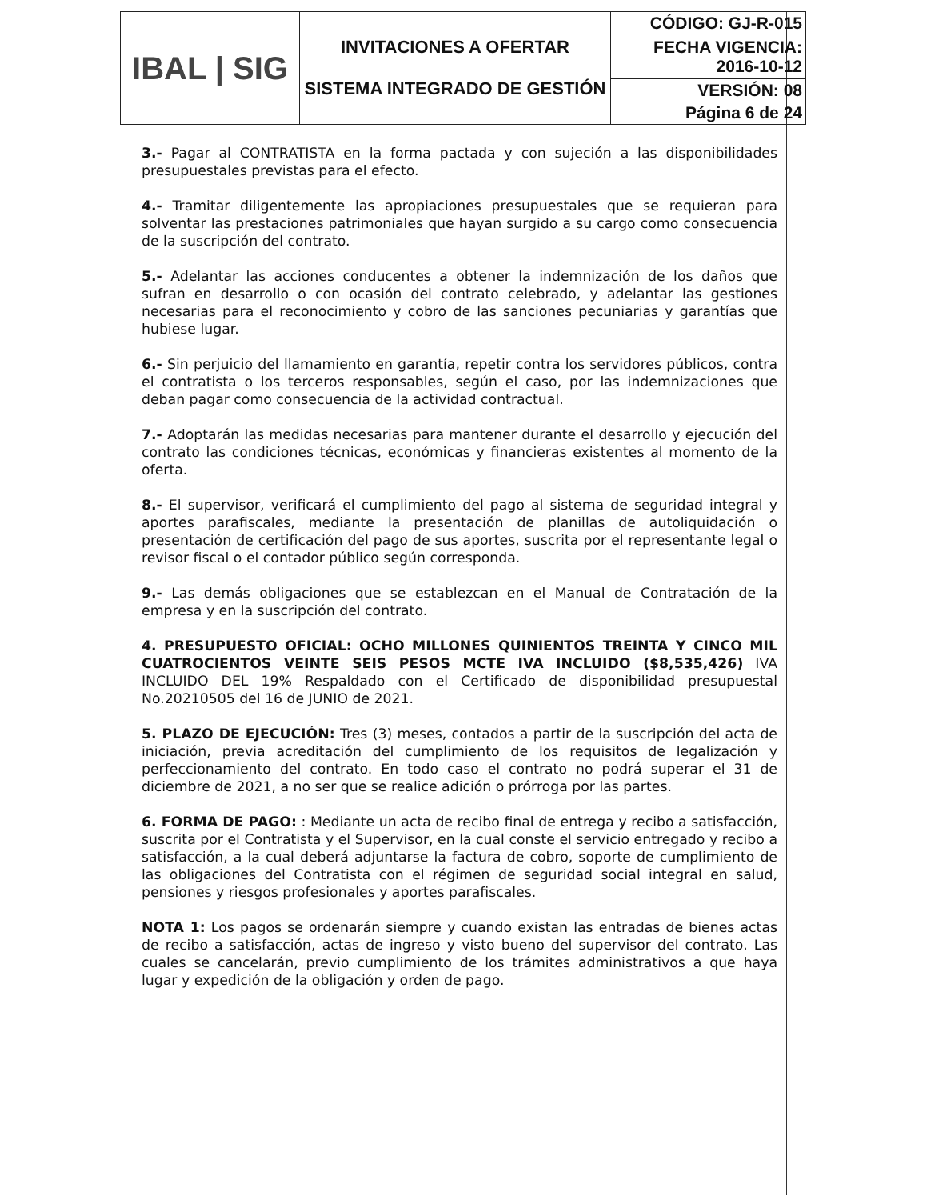| IBAL / SIG | INVITACIONES A OFERTAR SISTEMA INTEGRADO DE GESTIÓN | CÓDIGO: GJ-R-015 |
| | | FECHA VIGENCIA: 2016-10-12 |
| | | VERSIÓN: 08 |
| | | Página 6 de 24 |
3.- Pagar al CONTRATISTA en la forma pactada y con sujeción a las disponibilidades presupuestales previstas para el efecto.
4.- Tramitar diligentemente las apropiaciones presupuestales que se requieran para solventar las prestaciones patrimoniales que hayan surgido a su cargo como consecuencia de la suscripción del contrato.
5.- Adelantar las acciones conducentes a obtener la indemnización de los daños que sufran en desarrollo o con ocasión del contrato celebrado, y adelantar las gestiones necesarias para el reconocimiento y cobro de las sanciones pecuniarias y garantías que hubiese lugar.
6.- Sin perjuicio del llamamiento en garantía, repetir contra los servidores públicos, contra el contratista o los terceros responsables, según el caso, por las indemnizaciones que deban pagar como consecuencia de la actividad contractual.
7.- Adoptarán las medidas necesarias para mantener durante el desarrollo y ejecución del contrato las condiciones técnicas, económicas y financieras existentes al momento de la oferta.
8.- El supervisor, verificará el cumplimiento del pago al sistema de seguridad integral y aportes parafiscales, mediante la presentación de planillas de autoliquidación o presentación de certificación del pago de sus aportes, suscrita por el representante legal o revisor fiscal o el contador público según corresponda.
9.- Las demás obligaciones que se establezcan en el Manual de Contratación de la empresa y en la suscripción del contrato.
4. PRESUPUESTO OFICIAL: OCHO MILLONES QUINIENTOS TREINTA Y CINCO MIL CUATROCIENTOS VEINTE SEIS PESOS MCTE IVA INCLUIDO ($8,535,426) IVA INCLUIDO DEL 19% Respaldado con el Certificado de disponibilidad presupuestal No.20210505 del 16 de JUNIO de 2021.
5. PLAZO DE EJECUCIÓN: Tres (3) meses, contados a partir de la suscripción del acta de iniciación, previa acreditación del cumplimiento de los requisitos de legalización y perfeccionamiento del contrato. En todo caso el contrato no podrá superar el 31 de diciembre de 2021, a no ser que se realice adición o prórroga por las partes.
6. FORMA DE PAGO: : Mediante un acta de recibo final de entrega y recibo a satisfacción, suscrita por el Contratista y el Supervisor, en la cual conste el servicio entregado y recibo a satisfacción, a la cual deberá adjuntarse la factura de cobro, soporte de cumplimiento de las obligaciones del Contratista con el régimen de seguridad social integral en salud, pensiones y riesgos profesionales y aportes parafiscales.
NOTA 1: Los pagos se ordenarán siempre y cuando existan las entradas de bienes actas de recibo a satisfacción, actas de ingreso y visto bueno del supervisor del contrato. Las cuales se cancelarán, previo cumplimiento de los trámites administrativos a que haya lugar y expedición de la obligación y orden de pago.